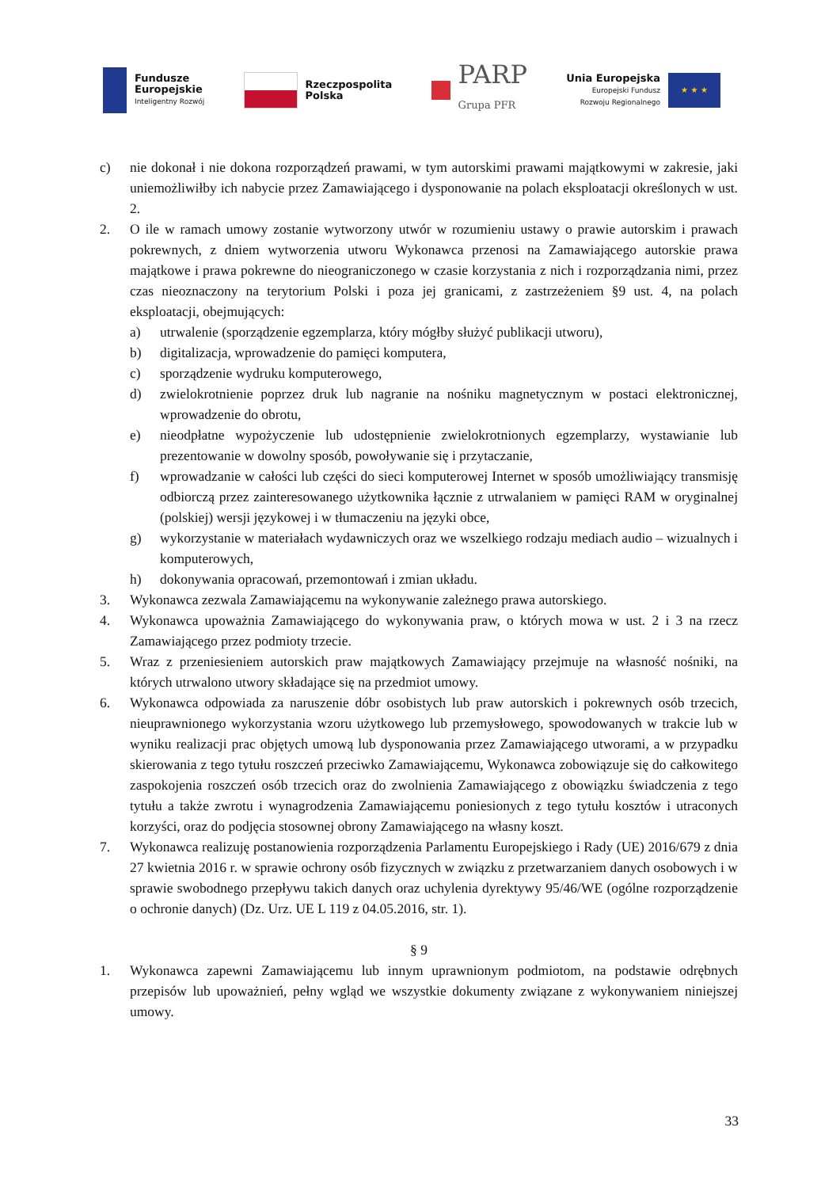Fundusze
Europejskie
Inteligentny Rozwój
Rzeczpospolita
Polska
PARP
Grupa PFR
Unia Europejska
Europejski Fundusz
Rozwoju Regionalnego
★ ★ ★
c) nie dokonał i nie dokona rozporządzeń prawami, w tym autorskimi prawami majątkowymi w zakresie, jaki uniemożliwiłby ich nabycie przez Zamawiającego i dysponowanie na polach eksploatacji określonych w ust. 2.
2. O ile w ramach umowy zostanie wytworzony utwór w rozumieniu ustawy o prawie autorskim i prawach pokrewnych, z dniem wytworzenia utworu Wykonawca przenosi na Zamawiającego autorskie prawa majątkowe i prawa pokrewne do nieograniczonego w czasie korzystania z nich i rozporządzania nimi, przez czas nieoznaczony na terytorium Polski i poza jej granicami, z zastrzeżeniem §9 ust. 4, na polach eksploatacji, obejmujących:
a) utrwalenie (sporządzenie egzemplarza, który mógłby służyć publikacji utworu),
b) digitalizacja, wprowadzenie do pamięci komputera,
c) sporządzenie wydruku komputerowego,
d) zwielokrotnienie poprzez druk lub nagranie na nośniku magnetycznym w postaci elektronicznej, wprowadzenie do obrotu,
e) nieodpłatne wypożyczenie lub udostępnienie zwielokrotnionych egzemplarzy, wystawianie lub prezentowanie w dowolny sposób, powoływanie się i przytaczanie,
f) wprowadzanie w całości lub części do sieci komputerowej Internet w sposób umożliwiający transmisję odbiorczą przez zainteresowanego użytkownika łącznie z utrwalaniem w pamięci RAM w oryginalnej (polskiej) wersji językowej i w tłumaczeniu na języki obce,
g) wykorzystanie w materiałach wydawniczych oraz we wszelkiego rodzaju mediach audio – wizualnych i komputerowych,
h) dokonywania opracowań, przemontowań i zmian układu.
3. Wykonawca zezwala Zamawiającemu na wykonywanie zależnego prawa autorskiego.
4. Wykonawca upoważnia Zamawiającego do wykonywania praw, o których mowa w ust. 2 i 3 na rzecz Zamawiającego przez podmioty trzecie.
5. Wraz z przeniesieniem autorskich praw majątkowych Zamawiający przejmuje na własność nośniki, na których utrwalono utwory składające się na przedmiot umowy.
6. Wykonawca odpowiada za naruszenie dóbr osobistych lub praw autorskich i pokrewnych osób trzecich, nieuprawnionego wykorzystania wzoru użytkowego lub przemysłowego, spowodowanych w trakcie lub w wyniku realizacji prac objętych umową lub dysponowania przez Zamawiającego utworami, a w przypadku skierowania z tego tytułu roszczeń przeciwko Zamawiającemu, Wykonawca zobowiązuje się do całkowitego zaspokojenia roszczeń osób trzecich oraz do zwolnienia Zamawiającego z obowiązku świadczenia z tego tytułu a także zwrotu i wynagrodzenia Zamawiającemu poniesionych z tego tytułu kosztów i utraconych korzyści, oraz do podjęcia stosownej obrony Zamawiającego na własny koszt.
7. Wykonawca realizuję postanowienia rozporządzenia Parlamentu Europejskiego i Rady (UE) 2016/679 z dnia 27 kwietnia 2016 r. w sprawie ochrony osób fizycznych w związku z przetwarzaniem danych osobowych i w sprawie swobodnego przepływu takich danych oraz uchylenia dyrektywy 95/46/WE (ogólne rozporządzenie o ochronie danych) (Dz. Urz. UE L 119 z 04.05.2016, str. 1).
§ 9
1. Wykonawca zapewni Zamawiającemu lub innym uprawnionym podmiotom, na podstawie odrębnych przepisów lub upoważnień, pełny wgląd we wszystkie dokumenty związane z wykonywaniem niniejszej umowy.
33